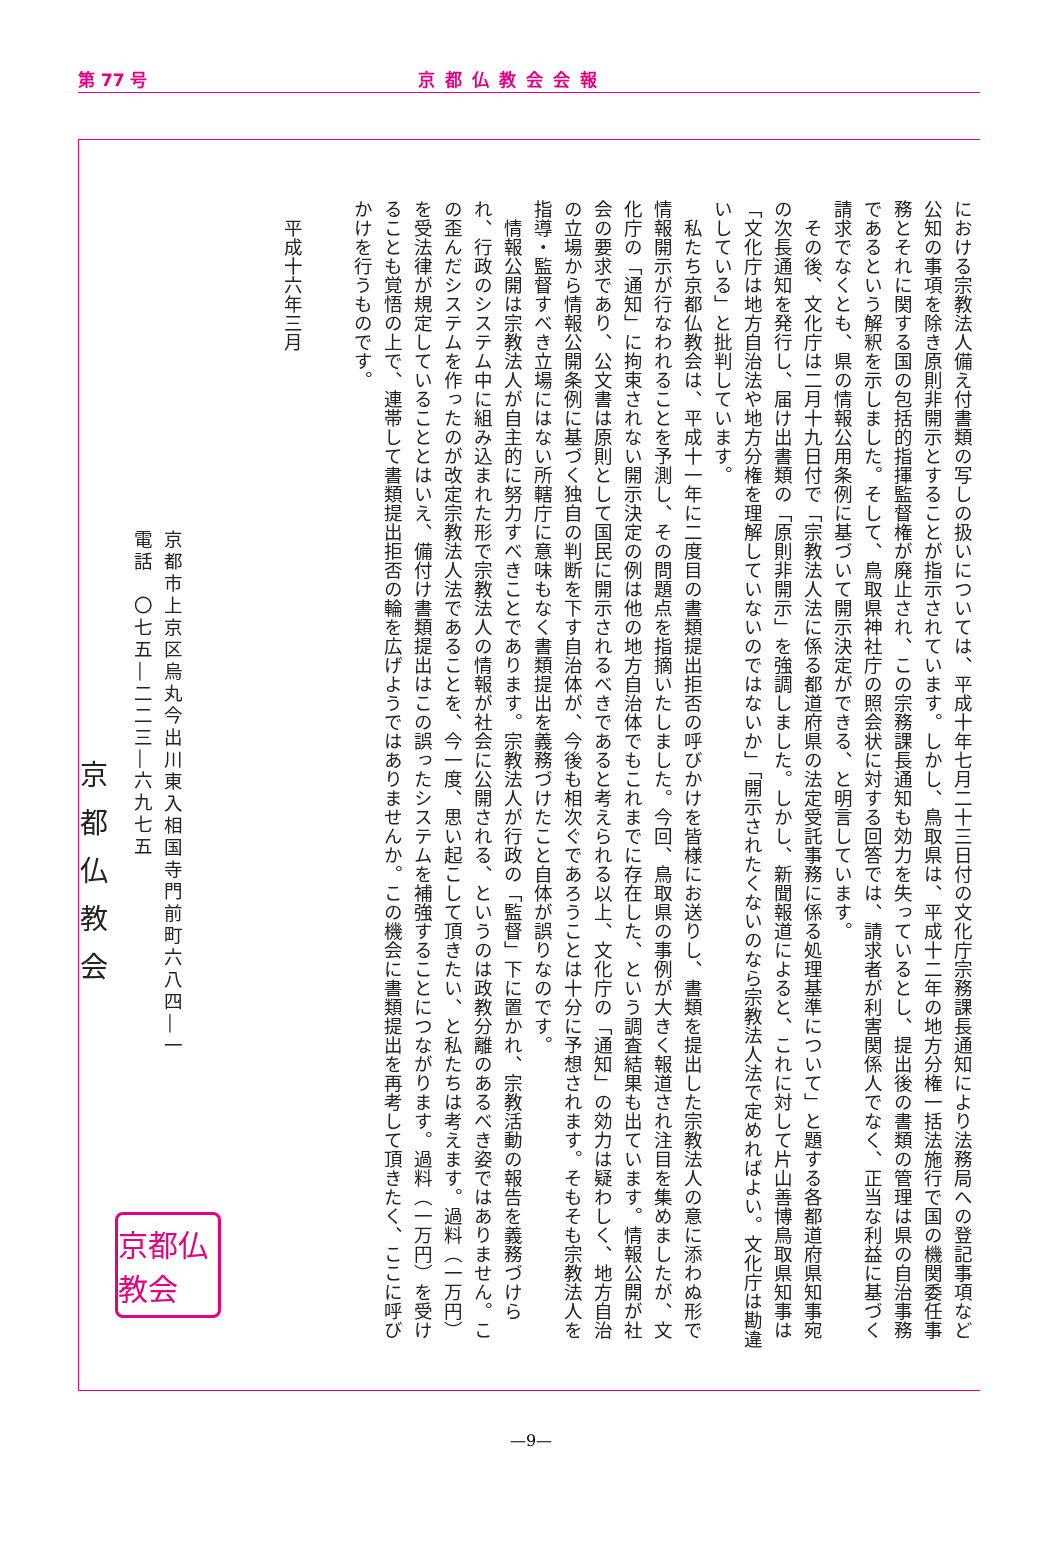第 77 号 京都仏教会会報
における宗教法人備え付書類の写しの扱いについては、平成十年七月二十三日付の文化庁宗務課長通知により法務局への登記事項など公知の事項を除き原則非開示とすることが指示されています。しかし、鳥取県は、平成十二年の地方分権一括法施行で国の機関委任事務とそれに関する国の包括的指揮監督権が廃止され、この宗務課長通知も効力を失っているとし、提出後の書類の管理は県の自治事務であるという解釈を示しました。そして、鳥取県神社庁の照会状に対する回答では、請求者が利害関係人でなく、正当な利益に基づく請求でなくとも、県の情報公用条例に基づいて開示決定ができる、と明言しています。
その後、文化庁は二月十九日付で「宗教法人法に係る都道府県の法定受託事務に係る処理基準について」と題する各都道府県知事宛の次長通知を発行し、届け出書類の「原則非開示」を強調しました。しかし、新聞報道によると、これに対して片山善博鳥取県知事は「文化庁は地方自治法や地方分権を理解していないのではないか」「開示されたくないのなら宗教法人法で定めればよい。文化庁は勘違いしている」と批判しています。
私たち京都仏教会は、平成十一年に二度目の書類提出拒否の呼びかけを皆様にお送りし、書類を提出した宗教法人の意に添わぬ形で情報開示が行なわれることを予測し、その問題点を指摘いたしました。今回、鳥取県の事例が大きく報道され注目を集めましたが、文化庁の「通知」に拘束されない開示決定の例は他の地方自治体でもこれまでに存在した、という調査結果も出ています。情報公開が社会の要求であり、公文書は原則として国民に開示されるべきであると考えられる以上、文化庁の「通知」の効力は疑わしく、地方自治の立場から情報公開条例に基づく独自の判断を下す自治体が、今後も相次ぐであろうことは十分に予想されます。そもそも宗教法人を指導・監督すべき立場にはない所轄庁に意味もなく書類提出を義務づけたこと自体が誤りなのです。
情報公開は宗教法人が自主的に努力すべきことであります。宗教法人が行政の「監督」下に置かれ、宗教活動の報告を義務づけられ、行政のシステム中に組み込まれた形で宗教法人の情報が社会に公開される、というのは政教分離のあるべき姿ではありません。この歪んだシステムを作ったのが改定宗教法人法であることを、今一度、思い起こして頂きたい、と私たちは考えます。過料（一万円）を受法律が規定していることとはいえ、備付け書類提出はこの誤ったシステムを補強することにつながります。過料（一万円）を受けることも覚悟の上で、連帯して書類提出拒否の輪を広げようではありませんか。この機会に書類提出を再考して頂きたく、ここに呼びかけを行うものです。
平成十六年三月
京都市上京区烏丸今出川東入相国寺門前町六八四―一
電話　〇七五―二二三―六九七五
京都仏教会
京都仏教会
—9—